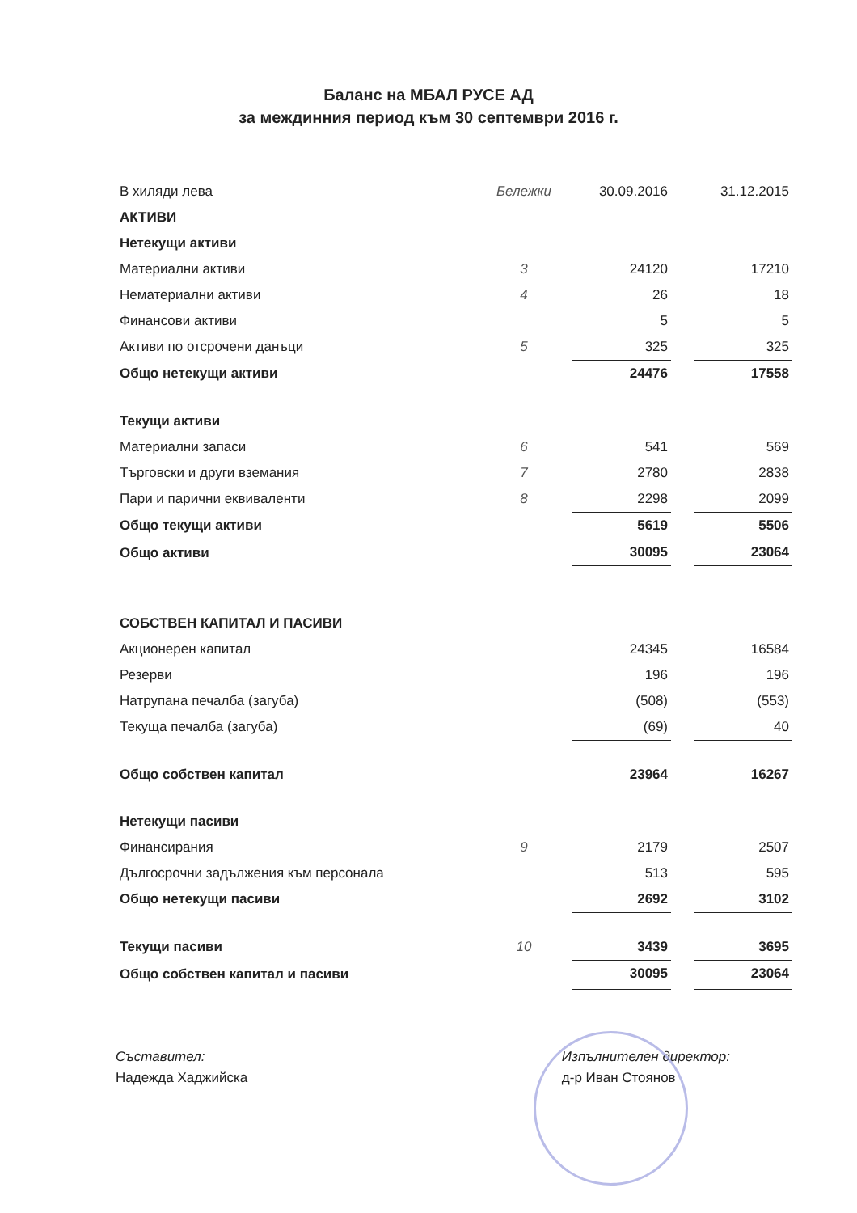Баланс на МБАЛ РУСЕ АД
за междинния период към 30 септември 2016 г.
| В хиляди лева | Бележки | 30.09.2016 | | 31.12.2015 |
| --- | --- | --- | --- | --- |
| АКТИВИ | | | | |
| Нетекущи активи | | | | |
| Материални активи | 3 | 24120 | | 17210 |
| Нематериални активи | 4 | 26 | | 18 |
| Финансови активи | | 5 | | 5 |
| Активи по отсрочени данъци | 5 | 325 | | 325 |
| Общо нетекущи активи | | 24476 | | 17558 |
| Текущи активи | | | | |
| Материални запаси | 6 | 541 | | 569 |
| Търговски и други вземания | 7 | 2780 | | 2838 |
| Пари и парични еквиваленти | 8 | 2298 | | 2099 |
| Общо текущи активи | | 5619 | | 5506 |
| Общо активи | | 30095 | | 23064 |
| СОБСТВЕН КАПИТАЛ И ПАСИВИ | | | | |
| Акционерен капитал | | 24345 | | 16584 |
| Резерви | | 196 | | 196 |
| Натрупана печалба (загуба) | | (508) | | (553) |
| Текуща печалба (загуба) | | (69) | | 40 |
| Общо собствен капитал | | 23964 | | 16267 |
| Нетекущи пасиви | | | | |
| Финансирания | 9 | 2179 | | 2507 |
| Дългосрочни задължения към персонала | | 513 | | 595 |
| Общо нетекущи пасиви | | 2692 | | 3102 |
| Текущи пасиви | 10 | 3439 | | 3695 |
| Общо собствен капитал и пасиви | | 30095 | | 23064 |
Съставител:
Надежда Хаджийска
Изпълнителен директор:
д-р Иван Стоянов